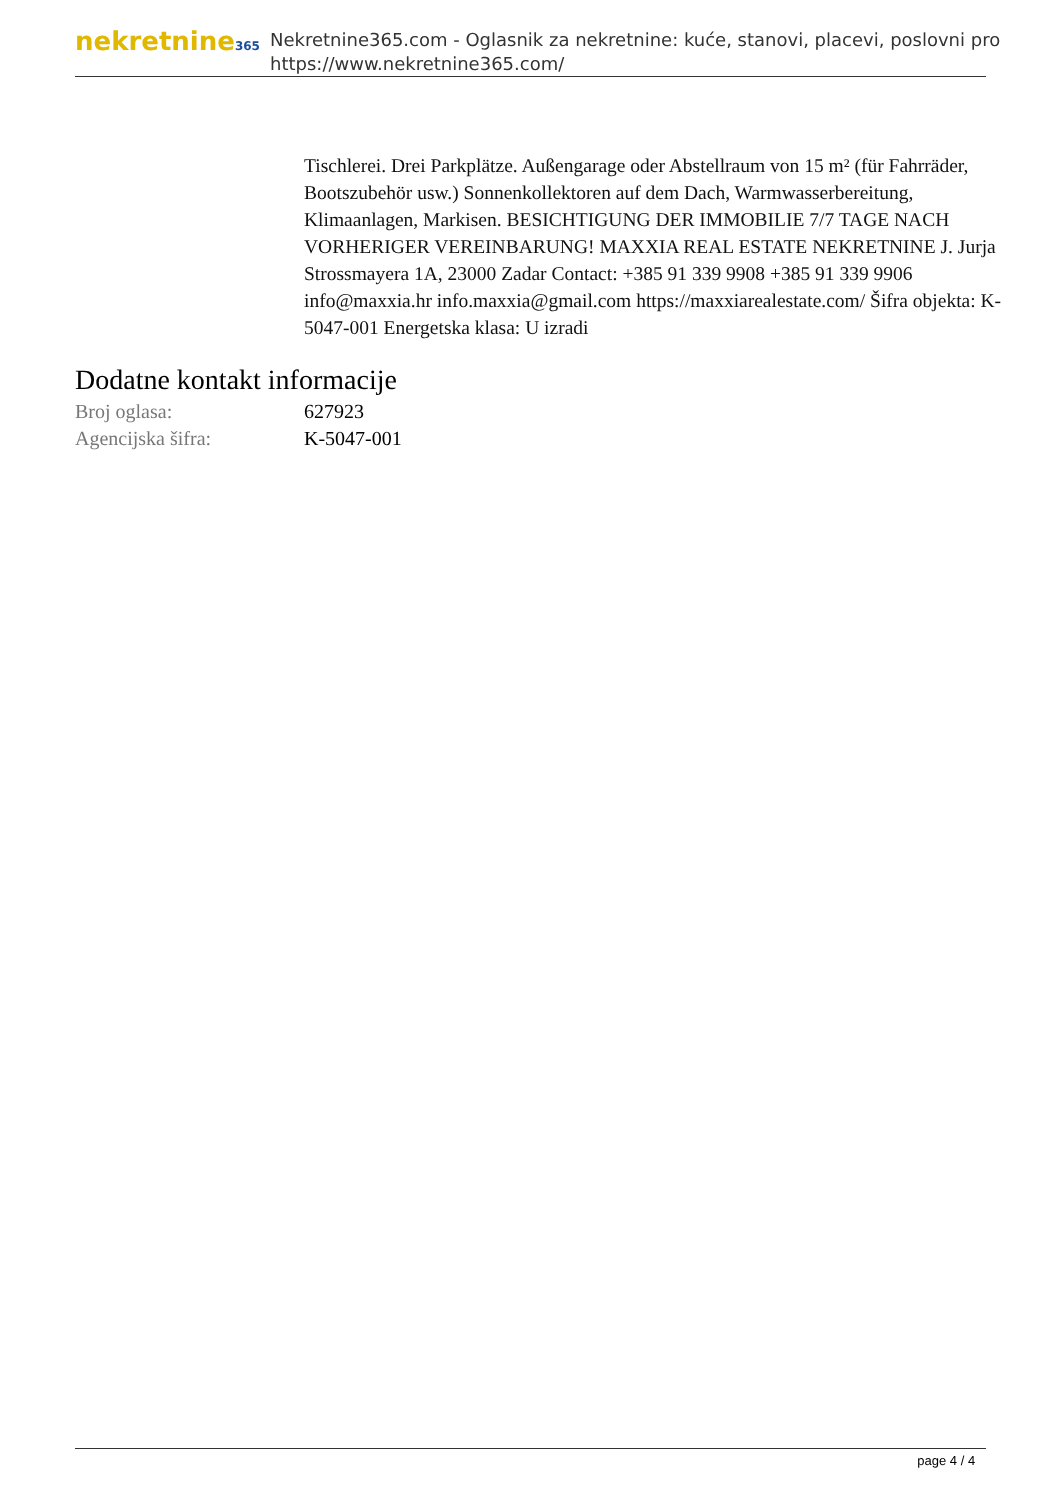nekretnine365
Nekretnine365.com - Oglasnik za nekretnine: kuće, stanovi, placevi, poslovni pro
https://www.nekretnine365.com/
Tischlerei. Drei Parkplätze. Außengarage oder Abstellraum von 15 m² (für Fahrräder, Bootszubehör usw.) Sonnenkollektoren auf dem Dach, Warmwasserbereitung, Klimaanlagen, Markisen. BESICHTIGUNG DER IMMOBILIE 7/7 TAGE NACH VORHERIGER VEREINBARUNG! MAXXIA REAL ESTATE NEKRETNINE J. Jurja Strossmayera 1A, 23000 Zadar Contact: +385 91 339 9908 +385 91 339 9906 info@maxxia.hr info.maxxia@gmail.com https://maxxiarealestate.com/ Šifra objekta: K-5047-001 Energetska klasa: U izradi
Dodatne kontakt informacije
| Broj oglasa: | 627923 |
| Agencijska šifra: | K-5047-001 |
page 4 / 4